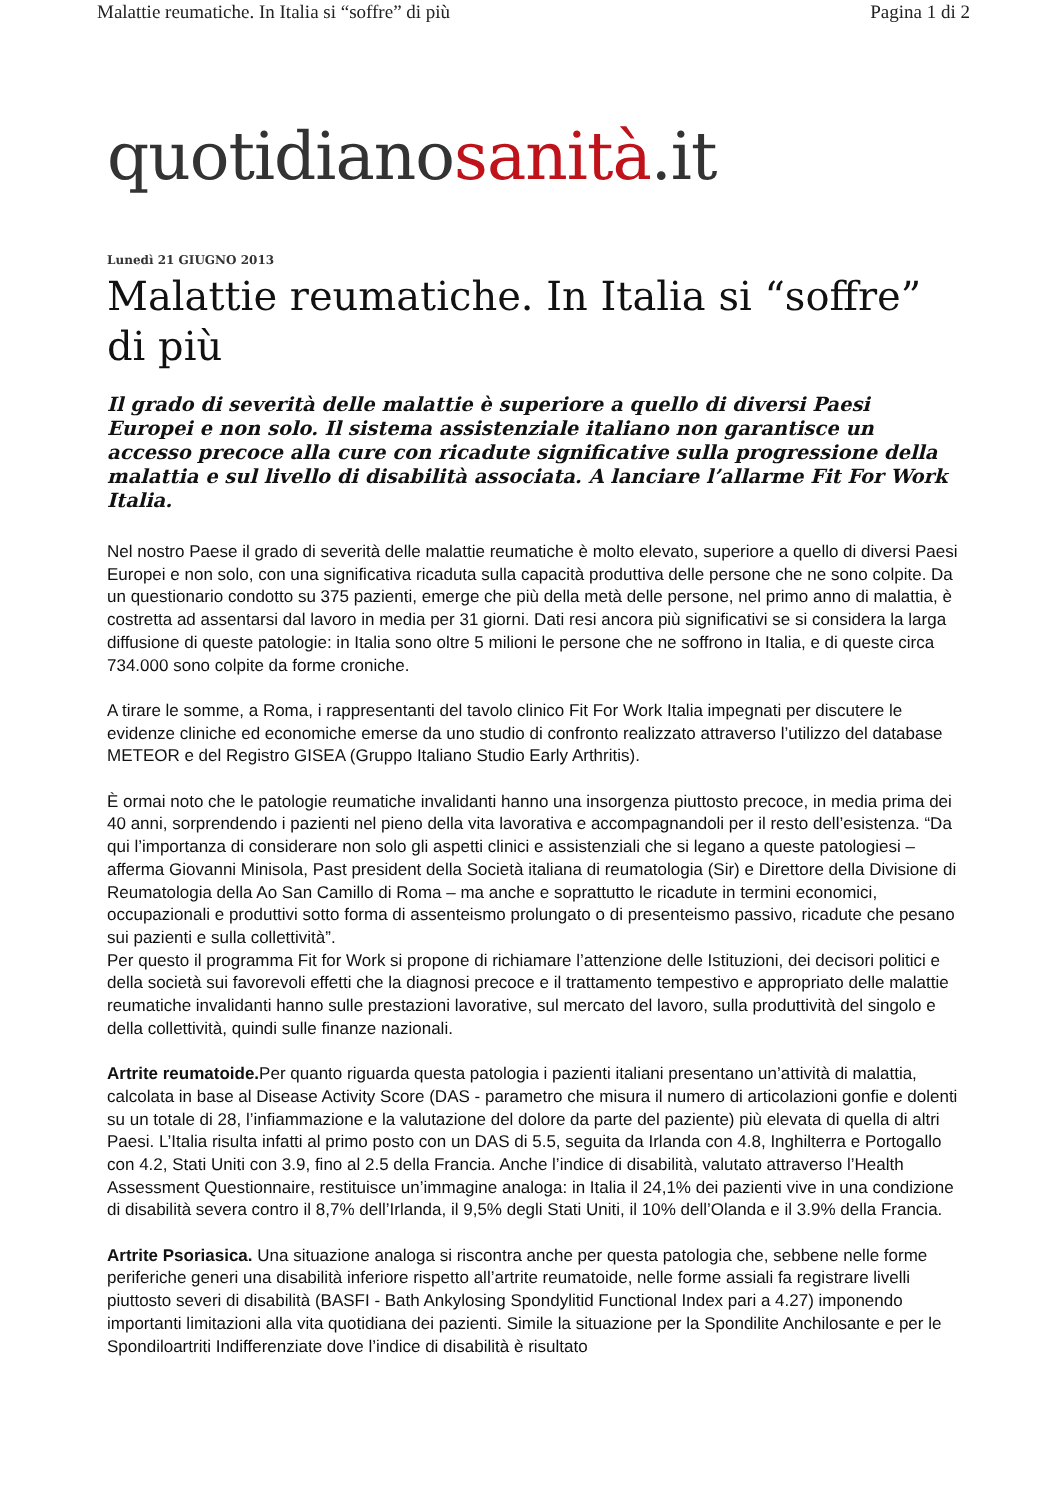Malattie reumatiche. In Italia si “soffre” di più Pagina 1 di 2
quotidianosanità.it
Lunedì 21 GIUGNO 2013
Malattie reumatiche. In Italia si “soffre” di più
Il grado di severità delle malattie è superiore a quello di diversi Paesi Europei e non solo. Il sistema assistenziale italiano non garantisce un accesso precoce alla cure con ricadute significative sulla progressione della malattia e sul livello di disabilità associata. A lanciare l’allarme Fit For Work Italia.
Nel nostro Paese il grado di severità delle malattie reumatiche è molto elevato, superiore a quello di diversi Paesi Europei e non solo, con una significativa ricaduta sulla capacità produttiva delle persone che ne sono colpite. Da un questionario condotto su 375 pazienti, emerge che più della metà delle persone, nel primo anno di malattia, è costretta ad assentarsi dal lavoro in media per 31 giorni. Dati resi ancora più significativi se si considera la larga diffusione di queste patologie: in Italia sono oltre 5 milioni le persone che ne soffrono in Italia, e di queste circa 734.000 sono colpite da forme croniche.
A tirare le somme, a Roma, i rappresentanti del tavolo clinico Fit For Work Italia impegnati per discutere le evidenze cliniche ed economiche emerse da uno studio di confronto realizzato attraverso l’utilizzo del database METEOR e del Registro GISEA (Gruppo Italiano Studio Early Arthritis).
È ormai noto che le patologie reumatiche invalidanti hanno una insorgenza piuttosto precoce, in media prima dei 40 anni, sorprendendo i pazienti nel pieno della vita lavorativa e accompagnandoli per il resto dell’esistenza. “Da qui l’importanza di considerare non solo gli aspetti clinici e assistenziali che si legano a queste patologiesi – afferma Giovanni Minisola, Past president della Società italiana di reumatologia (Sir) e Direttore della Divisione di Reumatologia della Ao San Camillo di Roma – ma anche e soprattutto le ricadute in termini economici, occupazionali e produttivi sotto forma di assenteismo prolungato o di presenteismo passivo, ricadute che pesano sui pazienti e sulla collettività”.
Per questo il programma Fit for Work si propone di richiamare l’attenzione delle Istituzioni, dei decisori politici e della società sui favorevoli effetti che la diagnosi precoce e il trattamento tempestivo e appropriato delle malattie reumatiche invalidanti hanno sulle prestazioni lavorative, sul mercato del lavoro, sulla produttività del singolo e della collettività, quindi sulle finanze nazionali.
Artrite reumatoide. Per quanto riguarda questa patologia i pazienti italiani presentano un’attività di malattia, calcolata in base al Disease Activity Score (DAS - parametro che misura il numero di articolazioni gonfie e dolenti su un totale di 28, l’infiammazione e la valutazione del dolore da parte del paziente) più elevata di quella di altri Paesi. L’Italia risulta infatti al primo posto con un DAS di 5.5, seguita da Irlanda con 4.8, Inghilterra e Portogallo con 4.2, Stati Uniti con 3.9, fino al 2.5 della Francia. Anche l’indice di disabilità, valutato attraverso l’Health Assessment Questionnaire, restituisce un’immagine analoga: in Italia il 24,1% dei pazienti vive in una condizione di disabilità severa contro il 8,7% dell’Irlanda, il 9,5% degli Stati Uniti, il 10% dell’Olanda e il 3.9% della Francia.
Artrite Psoriasica. Una situazione analoga si riscontra anche per questa patologia che, sebbene nelle forme periferiche generi una disabilità inferiore rispetto all’artrite reumatoide, nelle forme assiali fa registrare livelli piuttosto severi di disabilità (BASFI - Bath Ankylosing Spondylitid Functional Index pari a 4.27) imponendo importanti limitazioni alla vita quotidiana dei pazienti. Simile la situazione per la Spondilite Anchilosante e per le Spondiloartriti Indifferenziate dove l’indice di disabilità è risultato